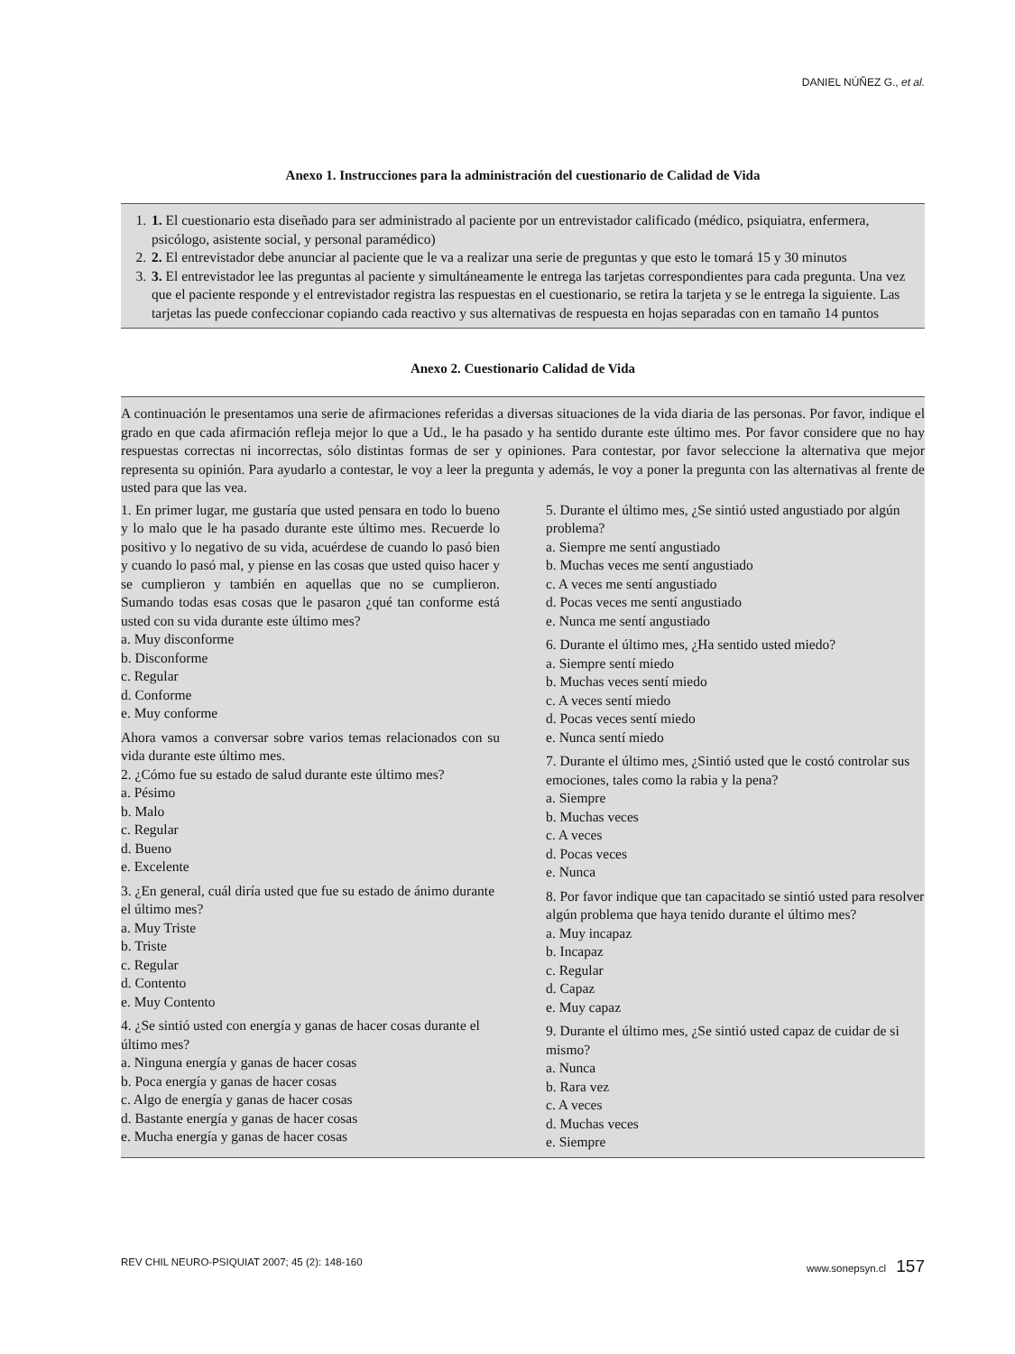DANIEL NÚÑEZ G., et al.
Anexo 1. Instrucciones para la administración del cuestionario de Calidad de Vida
1. 1. El cuestionario esta diseñado para ser administrado al paciente por un entrevistador calificado (médico, psiquiatra, enfermera, psicólogo, asistente social, y personal paramédico)
2. 2. El entrevistador debe anunciar al paciente que le va a realizar una serie de preguntas y que esto le tomará 15 y 30 minutos
3. 3. El entrevistador lee las preguntas al paciente y simultáneamente le entrega las tarjetas correspondientes para cada pregunta. Una vez que el paciente responde y el entrevistador registra las respuestas en el cuestionario, se retira la tarjeta y se le entrega la siguiente. Las tarjetas las puede confeccionar copiando cada reactivo y sus alternativas de respuesta en hojas separadas con en tamaño 14 puntos
Anexo 2. Cuestionario Calidad de Vida
A continuación le presentamos una serie de afirmaciones referidas a diversas situaciones de la vida diaria de las personas. Por favor, indique el grado en que cada afirmación refleja mejor lo que a Ud., le ha pasado y ha sentido durante este último mes. Por favor considere que no hay respuestas correctas ni incorrectas, sólo distintas formas de ser y opiniones. Para contestar, por favor seleccione la alternativa que mejor representa su opinión. Para ayudarlo a contestar, le voy a leer la pregunta y además, le voy a poner la pregunta con las alternativas al frente de usted para que las vea.
1. En primer lugar, me gustaría que usted pensara en todo lo bueno y lo malo que le ha pasado durante este último mes. Recuerde lo positivo y lo negativo de su vida, acuérdese de cuando lo pasó bien y cuando lo pasó mal, y piense en las cosas que usted quiso hacer y se cumplieron y también en aquellas que no se cumplieron. Sumando todas esas cosas que le pasaron ¿qué tan conforme está usted con su vida durante este último mes?
a. Muy disconforme
b. Disconforme
c. Regular
d. Conforme
e. Muy conforme
Ahora vamos a conversar sobre varios temas relacionados con su vida durante este último mes.
2. ¿Cómo fue su estado de salud durante este último mes?
a. Pésimo
b. Malo
c. Regular
d. Bueno
e. Excelente
3. ¿En general, cuál diría usted que fue su estado de ánimo durante el último mes?
a. Muy Triste
b. Triste
c. Regular
d. Contento
e. Muy Contento
4. ¿Se sintió usted con energía y ganas de hacer cosas durante el último mes?
a. Ninguna energía y ganas de hacer cosas
b. Poca energía y ganas de hacer cosas
c. Algo de energía y ganas de hacer cosas
d. Bastante energía y ganas de hacer cosas
e. Mucha energía y ganas de hacer cosas
5. Durante el último mes, ¿Se sintió usted angustiado por algún problema?
a. Siempre me sentí angustiado
b. Muchas veces me sentí angustiado
c. A veces me sentí angustiado
d. Pocas veces me sentí angustiado
e. Nunca me sentí angustiado
6. Durante el último mes, ¿Ha sentido usted miedo?
a. Siempre sentí miedo
b. Muchas veces sentí miedo
c. A veces sentí miedo
d. Pocas veces sentí miedo
e. Nunca sentí miedo
7. Durante el último mes, ¿Sintió usted que le costó controlar sus emociones, tales como la rabia y la pena?
a. Siempre
b. Muchas veces
c. A veces
d. Pocas veces
e. Nunca
8. Por favor indique que tan capacitado se sintió usted para resolver algún problema que haya tenido durante el último mes?
a. Muy incapaz
b. Incapaz
c. Regular
d. Capaz
e. Muy capaz
9. Durante el último mes, ¿Se sintió usted capaz de cuidar de si mismo?
a. Nunca
b. Rara vez
c. A veces
d. Muchas veces
e. Siempre
REV CHIL NEURO-PSIQUIAT 2007; 45 (2): 148-160 www.sonepsyn.cl 157